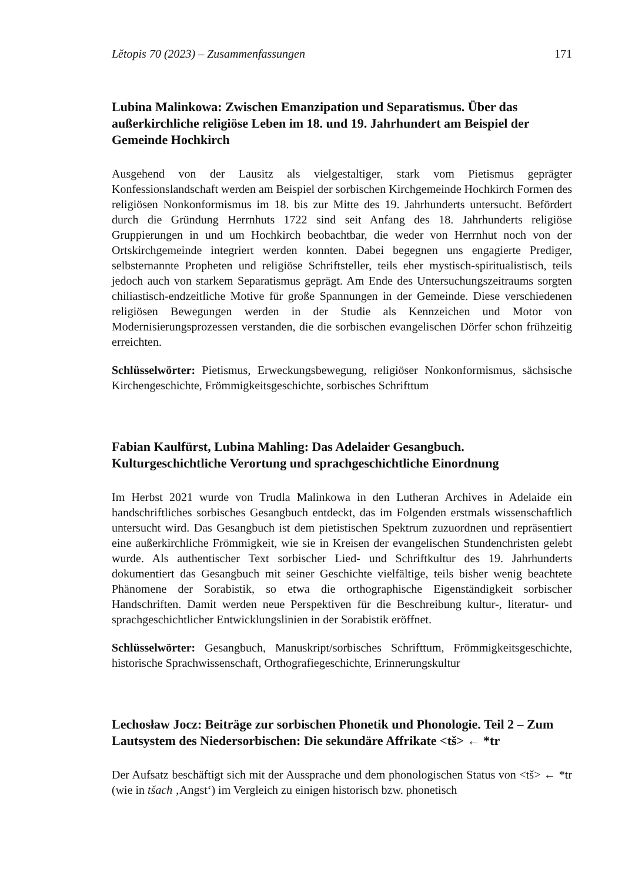Lětopis 70 (2023) – Zusammenfassungen 171
Lubina Malinkowa: Zwischen Emanzipation und Separatismus. Über das außerkirchliche religiöse Leben im 18. und 19. Jahrhundert am Beispiel der Gemeinde Hochkirch
Ausgehend von der Lausitz als vielgestaltiger, stark vom Pietismus geprägter Konfessionslandschaft werden am Beispiel der sorbischen Kirchgemeinde Hochkirch Formen des religiösen Nonkonformismus im 18. bis zur Mitte des 19. Jahrhunderts untersucht. Befördert durch die Gründung Herrnhuts 1722 sind seit Anfang des 18. Jahrhunderts religiöse Gruppierungen in und um Hochkirch beobachtbar, die weder von Herrnhut noch von der Ortskirchgemeinde integriert werden konnten. Dabei begegnen uns engagierte Prediger, selbsternannte Propheten und religiöse Schriftsteller, teils eher mystisch-spiritualistisch, teils jedoch auch von starkem Separatismus geprägt. Am Ende des Untersuchungszeitraums sorgten chiliastisch-endzeitliche Motive für große Spannungen in der Gemeinde. Diese verschiedenen religiösen Bewegungen werden in der Studie als Kennzeichen und Motor von Modernisierungsprozessen verstanden, die die sorbischen evangelischen Dörfer schon frühzeitig erreichten.
Schlüsselwörter: Pietismus, Erweckungsbewegung, religiöser Nonkonformismus, sächsische Kirchengeschichte, Frömmigkeitsgeschichte, sorbisches Schrifttum
Fabian Kaulfürst, Lubina Mahling: Das Adelaider Gesangbuch. Kulturgeschichtliche Verortung und sprachgeschichtliche Einordnung
Im Herbst 2021 wurde von Trudla Malinkowa in den Lutheran Archives in Adelaide ein handschriftliches sorbisches Gesangbuch entdeckt, das im Folgenden erstmals wissenschaftlich untersucht wird. Das Gesangbuch ist dem pietistischen Spektrum zuzuordnen und repräsentiert eine außerkirchliche Frömmigkeit, wie sie in Kreisen der evangelischen Stundenchristen gelebt wurde. Als authentischer Text sorbischer Lied- und Schriftkultur des 19. Jahrhunderts dokumentiert das Gesangbuch mit seiner Geschichte vielfältige, teils bisher wenig beachtete Phänomene der Sorabistik, so etwa die orthographische Eigenständigkeit sorbischer Handschriften. Damit werden neue Perspektiven für die Beschreibung kultur-, literatur- und sprachgeschichtlicher Entwicklungslinien in der Sorabistik eröffnet.
Schlüsselwörter: Gesangbuch, Manuskript/sorbisches Schrifttum, Frömmigkeitsgeschichte, historische Sprachwissenschaft, Orthografiegeschichte, Erinnerungskultur
Lechosław Jocz: Beiträge zur sorbischen Phonetik und Phonologie. Teil 2 – Zum Lautsystem des Niedersorbischen: Die sekundäre Affrikate <tš> ← *tr
Der Aufsatz beschäftigt sich mit der Aussprache und dem phonologischen Status von <tš> ← *tr (wie in tšach ‚Angst‘) im Vergleich zu einigen historisch bzw. phonetisch